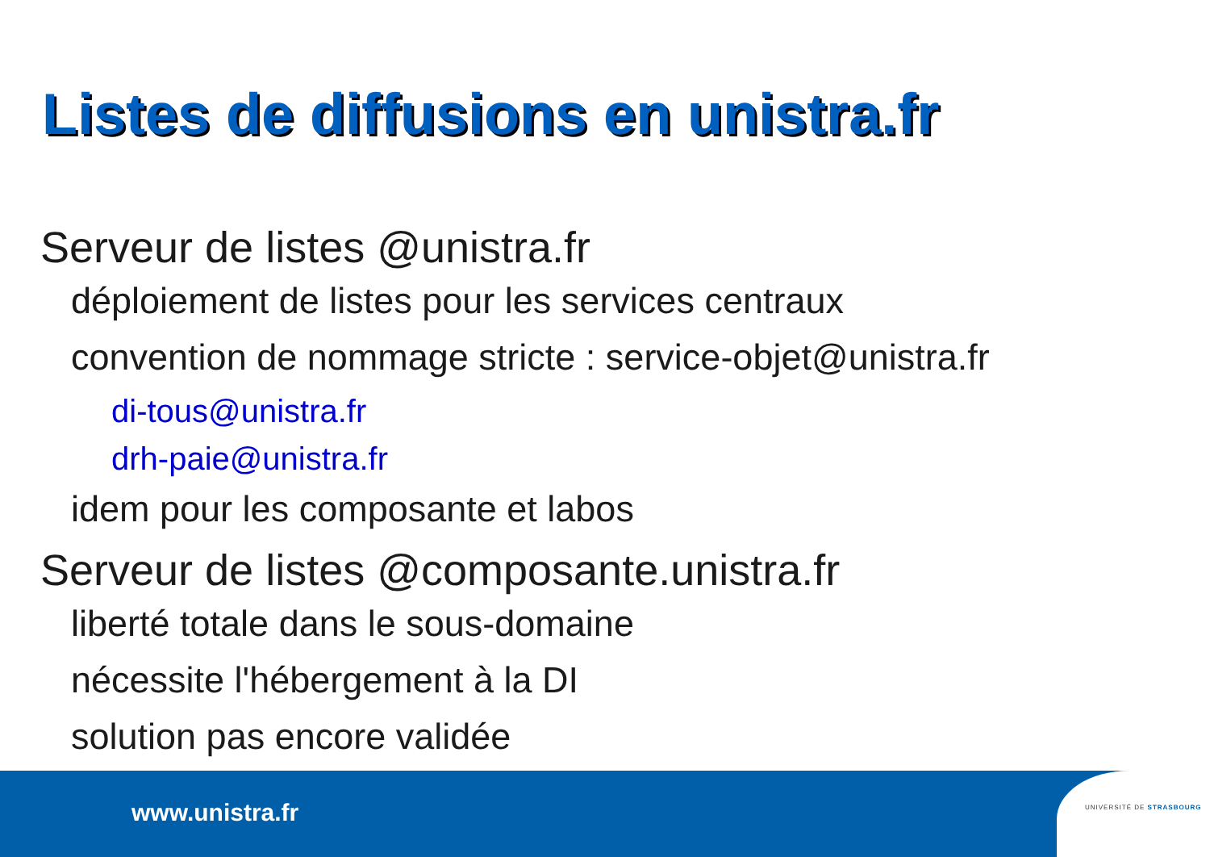Listes de diffusions en unistra.fr
Serveur de listes @unistra.fr
déploiement de listes pour les services centraux
convention de nommage stricte : service-objet@unistra.fr
di-tous@unistra.fr
drh-paie@unistra.fr
idem pour les composante et labos
Serveur de listes @composante.unistra.fr
liberté totale dans le sous-domaine
nécessite l'hébergement à la DI
solution pas encore validée
www.unistra.fr UNIVERSITÉ DE STRASBOURG